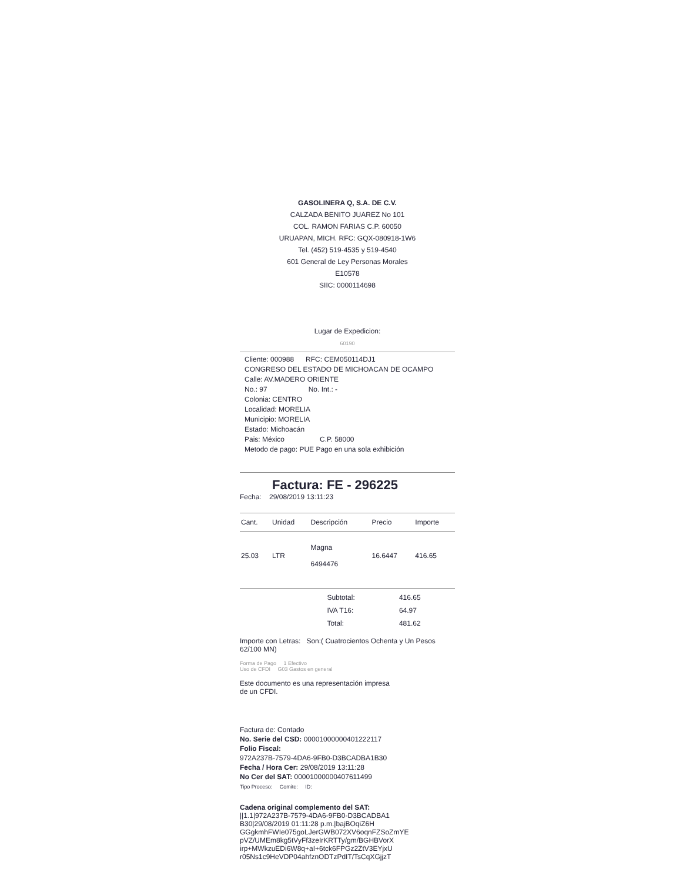GASOLINERA Q, S.A. DE C.V.
CALZADA BENITO JUAREZ No 101
COL. RAMON FARIAS C.P. 60050
URUAPAN, MICH. RFC: GQX-080918-1W6
Tel. (452) 519-4535 y 519-4540
601 General de Ley Personas Morales
E10578
SIIC: 0000114698
Lugar de Expedicion:
60190
Cliente: 000988 RFC: CEM050114DJ1
CONGRESO DEL ESTADO DE MICHOACAN DE OCAMPO
Calle: AV.MADERO ORIENTE
No.: 97 No. Int.: -
Colonia: CENTRO
Localidad: MORELIA
Municipio: MORELIA
Estado: Michoacán
Pais: México C.P. 58000
Metodo de pago: PUE Pago en una sola exhibición
Factura: FE - 296225
Fecha: 29/08/2019 13:11:23
| Cant. | Unidad | Descripción | Precio | Importe |
| --- | --- | --- | --- | --- |
| 25.03 | LTR | Magna 6494476 | 16.6447 | 416.65 |
| Subtotal: | 416.65 |
| IVA T16: | 64.97 |
| Total: | 481.62 |
Importe con Letras: Son:( Cuatrocientos Ochenta y Un Pesos 62/100 MN)
Forma de Pago 1 Efectivo
Uso de CFDI G03 Gastos en general
Este documento es una representación impresa
de un CFDI.
Factura de: Contado
No. Serie del CSD: 00001000000401222117
Folio Fiscal:
972A237B-7579-4DA6-9FB0-D3BCADBA1B30
Fecha / Hora Cer: 29/08/2019 13:11:28
No Cer del SAT: 00001000000407611499
Tipo Proceso: Comite: ID:
Cadena original complemento del SAT:
||1.1|972A237B-7579-4DA6-9FB0-D3BCADBA1
B30|29/08/2019 01:11:28 p.m.|bajBOqiZ6H
GGgkmhFWIe075goLJerGWB072XV6oqnFZSoZmYE
pVZ/UMEm8kg5tVyFf3zeIrKRTTy/gm/BGHBVorX
irp+MWkzuEDi6W8q+aI+6tck6FPGz2ZtV3EYjxU
r05Ns1c9HeVDP04ahfznODTzPdIT/TsCqXGjjzT